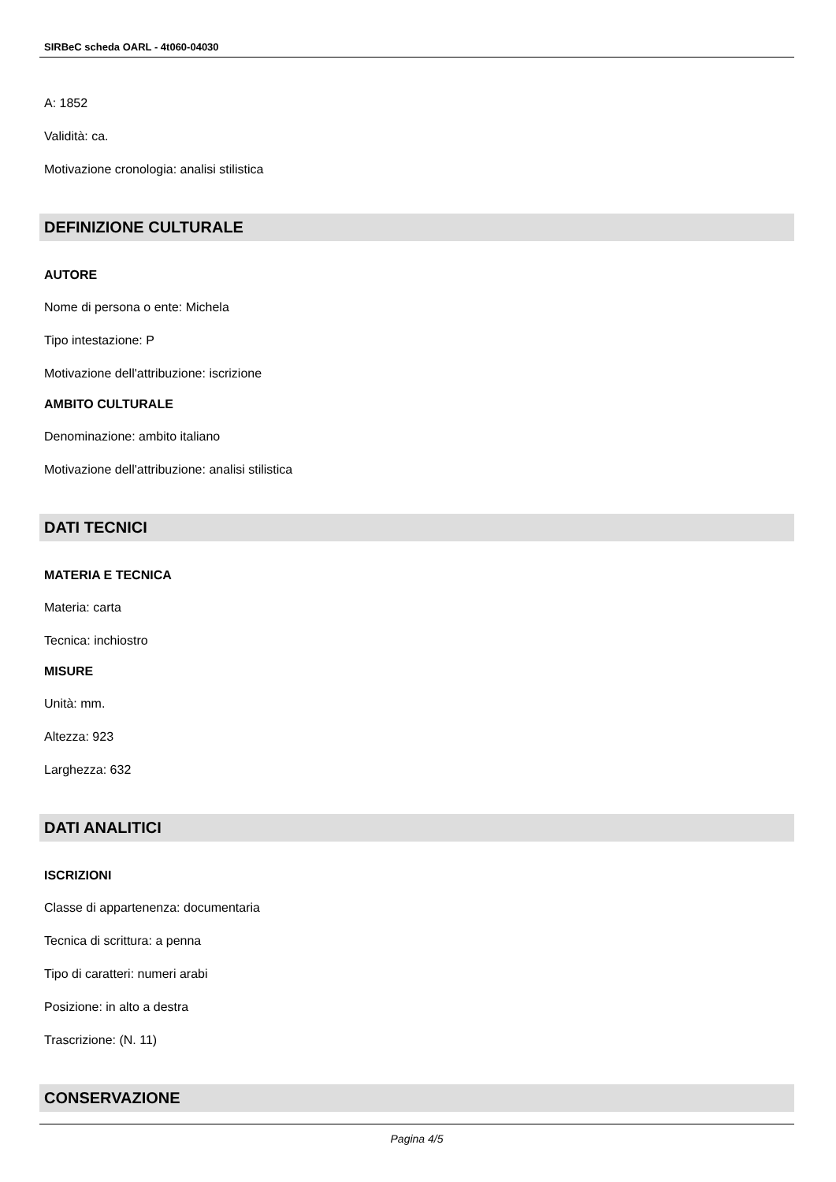SIRBeC scheda OARL - 4t060-04030
A: 1852
Validità: ca.
Motivazione cronologia: analisi stilistica
DEFINIZIONE CULTURALE
AUTORE
Nome di persona o ente: Michela
Tipo intestazione: P
Motivazione dell'attribuzione: iscrizione
AMBITO CULTURALE
Denominazione: ambito italiano
Motivazione dell'attribuzione: analisi stilistica
DATI TECNICI
MATERIA E TECNICA
Materia: carta
Tecnica: inchiostro
MISURE
Unità: mm.
Altezza: 923
Larghezza: 632
DATI ANALITICI
ISCRIZIONI
Classe di appartenenza: documentaria
Tecnica di scrittura: a penna
Tipo di caratteri: numeri arabi
Posizione: in alto a destra
Trascrizione: (N. 11)
CONSERVAZIONE
Pagina 4/5